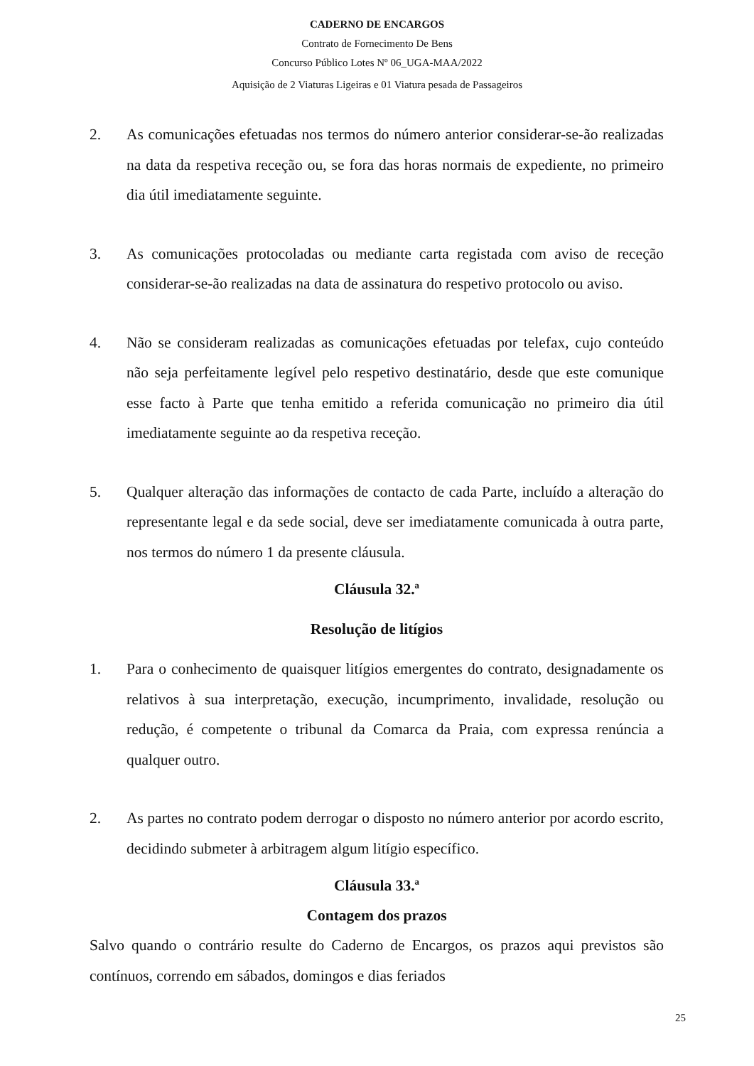CADERNO DE ENCARGOS
Contrato de Fornecimento De Bens
Concurso Público Lotes Nº 06_UGA-MAA/2022
Aquisição de 2 Viaturas Ligeiras e 01 Viatura pesada de Passageiros
2. As comunicações efetuadas nos termos do número anterior considerar-se-ão realizadas na data da respetiva receção ou, se fora das horas normais de expediente, no primeiro dia útil imediatamente seguinte.
3. As comunicações protocoladas ou mediante carta registada com aviso de receção considerar-se-ão realizadas na data de assinatura do respetivo protocolo ou aviso.
4. Não se consideram realizadas as comunicações efetuadas por telefax, cujo conteúdo não seja perfeitamente legível pelo respetivo destinatário, desde que este comunique esse facto à Parte que tenha emitido a referida comunicação no primeiro dia útil imediatamente seguinte ao da respetiva receção.
5. Qualquer alteração das informações de contacto de cada Parte, incluído a alteração do representante legal e da sede social, deve ser imediatamente comunicada à outra parte, nos termos do número 1 da presente cláusula.
Cláusula 32.ª
Resolução de litígios
1. Para o conhecimento de quaisquer litígios emergentes do contrato, designadamente os relativos à sua interpretação, execução, incumprimento, invalidade, resolução ou redução, é competente o tribunal da Comarca da Praia, com expressa renúncia a qualquer outro.
2. As partes no contrato podem derrogar o disposto no número anterior por acordo escrito, decidindo submeter à arbitragem algum litígio específico.
Cláusula 33.ª
Contagem dos prazos
Salvo quando o contrário resulte do Caderno de Encargos, os prazos aqui previstos são contínuos, correndo em sábados, domingos e dias feriados
25